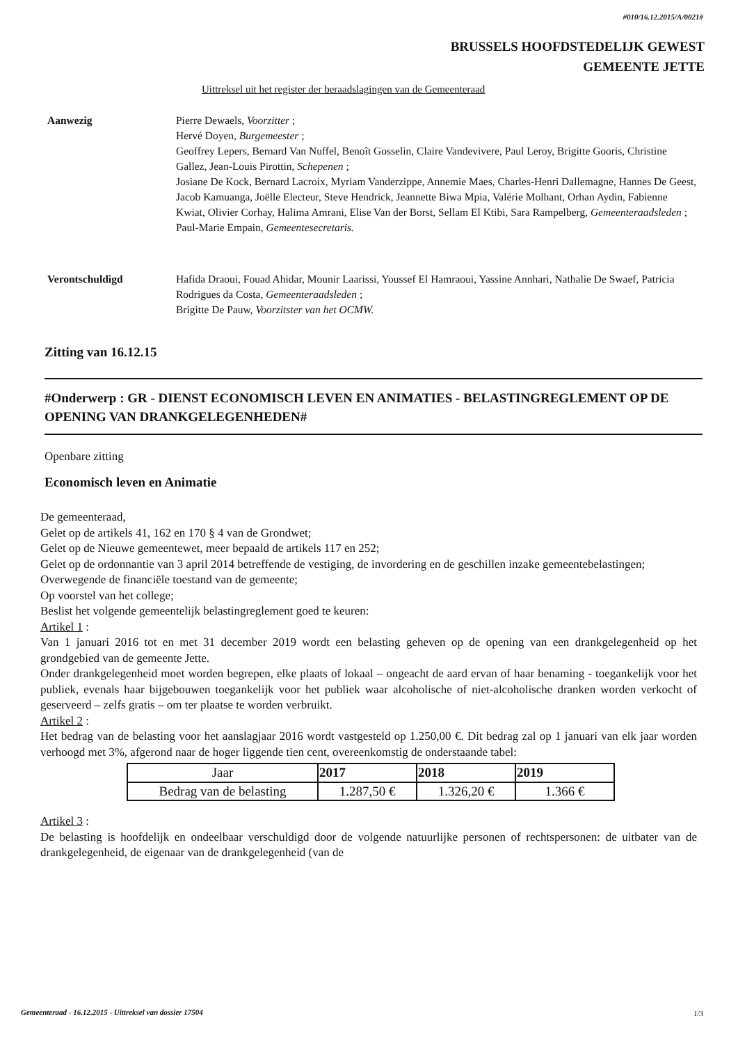#010/16.12.2015/A/0021#
BRUSSELS HOOFDSTEDELIJK GEWEST
GEMEENTE JETTE
Uittreksel uit het register der beraadslagingen van de Gemeenteraad
Aanwezig Pierre Dewaels, Voorzitter ;
Hervé Doyen, Burgemeester ;
Geoffrey Lepers, Bernard Van Nuffel, Benoît Gosselin, Claire Vandevivere, Paul Leroy, Brigitte Gooris, Christine Gallez, Jean-Louis Pirottin, Schepenen ;
Josiane De Kock, Bernard Lacroix, Myriam Vanderzippe, Annemie Maes, Charles-Henri Dallemagne, Hannes De Geest, Jacob Kamuanga, Joëlle Electeur, Steve Hendrick, Jeannette Biwa Mpia, Valérie Molhant, Orhan Aydin, Fabienne Kwiat, Olivier Corhay, Halima Amrani, Elise Van der Borst, Sellam El Ktibi, Sara Rampelberg, Gemeenteraadsleden ;
Paul-Marie Empain, Gemeentesecretaris.
Verontschuldigd Hafida Draoui, Fouad Ahidar, Mounir Laarissi, Youssef El Hamraoui, Yassine Annhari, Nathalie De Swaef, Patricia Rodrigues da Costa, Gemeenteraadsleden ;
Brigitte De Pauw, Voorzitster van het OCMW.
Zitting van 16.12.15
#Onderwerp : GR - DIENST ECONOMISCH LEVEN EN ANIMATIES - BELASTINGREGLEMENT OP DE OPENING VAN DRANKGELEGENHEDEN#
Openbare zitting
Economisch leven en Animatie
De gemeenteraad,
Gelet op de artikels 41, 162 en 170 § 4 van de Grondwet;
Gelet op de Nieuwe gemeentewet, meer bepaald de artikels 117 en 252;
Gelet op de ordonnantie van 3 april 2014 betreffende de vestiging, de invordering en de geschillen inzake gemeentebelastingen;
Overwegende de financiële toestand van de gemeente;
Op voorstel van het college;
Beslist het volgende gemeentelijk belastingreglement goed te keuren:
Artikel 1 :
Van 1 januari 2016 tot en met 31 december 2019 wordt een belasting geheven op de opening van een drankgelegenheid op het grondgebied van de gemeente Jette.
Onder drankgelegenheid moet worden begrepen, elke plaats of lokaal – ongeacht de aard ervan of haar benaming - toegankelijk voor het publiek, evenals haar bijgebouwen toegankelijk voor het publiek waar alcoholische of niet-alcoholische dranken worden verkocht of geserveerd – zelfs gratis – om ter plaatse te worden verbruikt.
Artikel 2 :
Het bedrag van de belasting voor het aanslagjaar 2016 wordt vastgesteld op 1.250,00 €. Dit bedrag zal op 1 januari van elk jaar worden verhoogd met 3%, afgerond naar de hoger liggende tien cent, overeenkomstig de onderstaande tabel:
| Jaar | 2017 | 2018 | 2019 |
| Bedrag van de belasting | 1.287,50 € | 1.326,20 € | 1.366 € |
Artikel 3 :
De belasting is hoofdelijk en ondeelbaar verschuldigd door de volgende natuurlijke personen of rechtspersonen: de uitbater van de drankgelegenheid, de eigenaar van de drankgelegenheid (van de
Gemeenteraad - 16.12.2015 - Uittreksel van dossier 17504
1/3